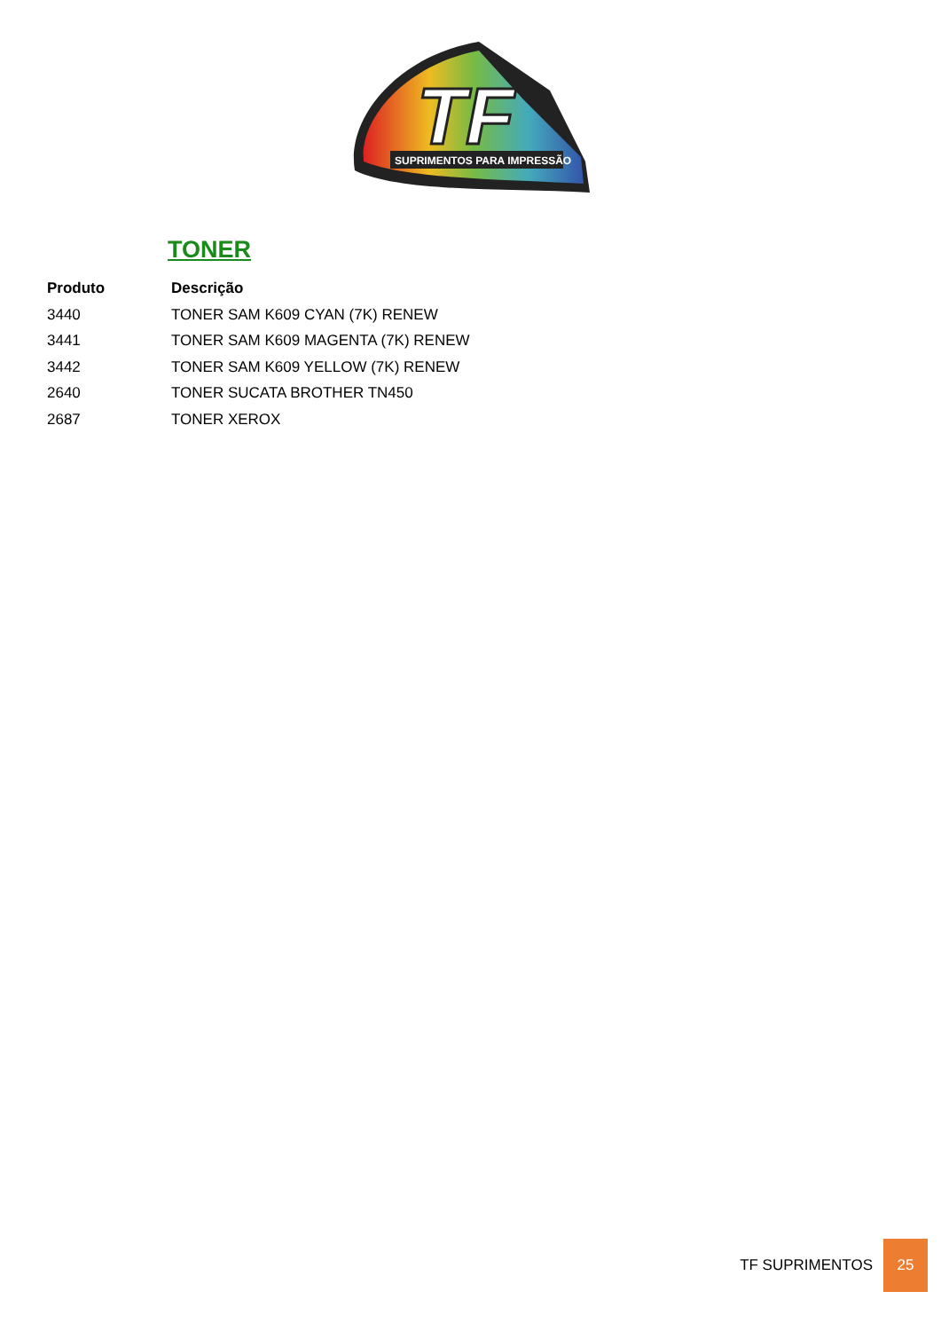TF
SUPRIMENTOS PARA IMPRESSÃO
TONER
| Produto | Descrição |
| --- | --- |
| 3440 | TONER SAM K609 CYAN (7K) RENEW |
| 3441 | TONER SAM K609 MAGENTA (7K) RENEW |
| 3442 | TONER SAM K609 YELLOW (7K) RENEW |
| 2640 | TONER SUCATA BROTHER TN450 |
| 2687 | TONER XEROX |
TF SUPRIMENTOS
25